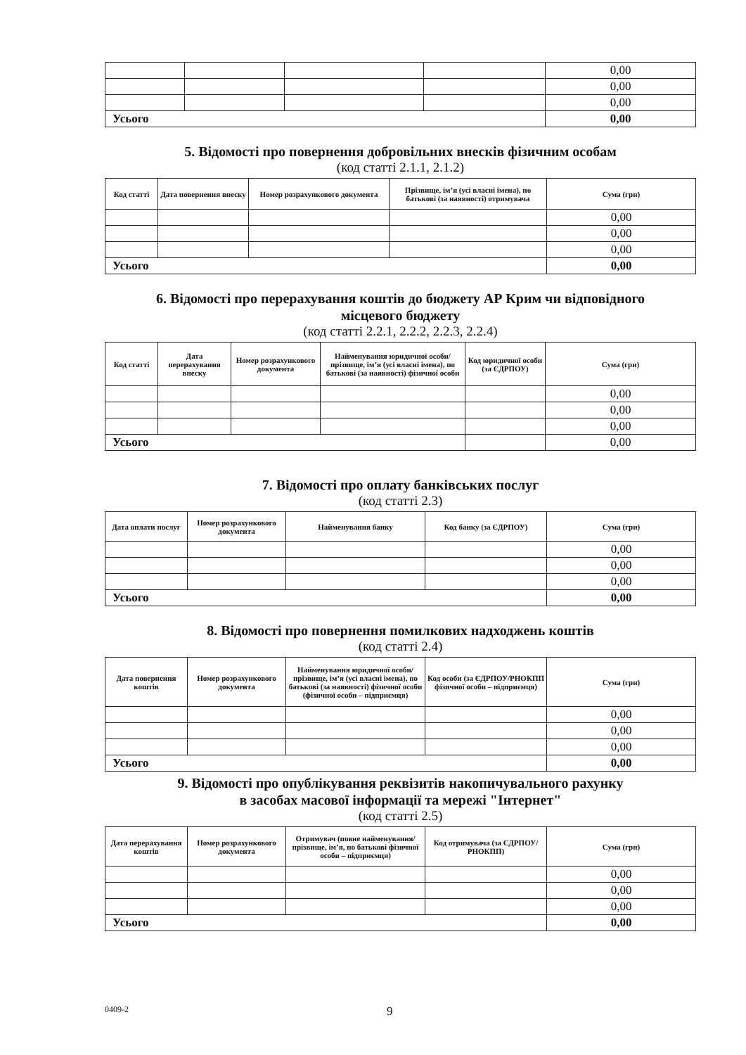| | | | | 0,00 |
| | | | | 0,00 |
| | | | | 0,00 |
| Усього | | | | 0,00 |
5. Відомості про повернення добровільних внесків фізичним особам
(код статті 2.1.1, 2.1.2)
| Код статті | Дата повернення внеску | Номер розрахункового документа | Прізвище, ім’я (усі власні імена), по батькові (за наявності) отримувача | Сума (грн) |
| --- | --- | --- | --- | --- |
| | | | | 0,00 |
| | | | | 0,00 |
| | | | | 0,00 |
| Усього | | | | 0,00 |
6. Відомості про перерахування коштів до бюджету АР Крим чи відповідного
місцевого бюджету
(код статті 2.2.1, 2.2.2, 2.2.3, 2.2.4)
| Код статті | Дата перерахування внеску | Номер розрахункового документа | Найменування юридичної особи/ прізвище, ім’я (усі власні імена), по батькові (за наявності) фізичної особи | Код юридичної особи (за ЄДРПОУ) | Сума (грн) |
| --- | --- | --- | --- | --- | --- |
| | | | | | 0,00 |
| | | | | | 0,00 |
| | | | | | 0,00 |
| Усього | | | | | 0,00 |
7. Відомості про оплату банківських послуг
(код статті 2.3)
| Дата оплати послуг | Номер розрахункового документа | Найменування банку | Код банку (за ЄДРПОУ) | Сума (грн) |
| --- | --- | --- | --- | --- |
| | | | | 0,00 |
| | | | | 0,00 |
| | | | | 0,00 |
| Усього | | | | 0,00 |
8. Відомості про повернення помилкових надходжень коштів
(код статті 2.4)
| Дата повернення коштів | Номер розрахункового документа | Найменування юридичної особи/прізвище, ім’я (усі власні імена), по батькові (за наявності) фізичної особи (фізичної особи – підприємця) | Код особи (за ЄДРПОУ/РНОКПП фізичної особи – підприємця) | Сума (грн) |
| --- | --- | --- | --- | --- |
| | | | | 0,00 |
| | | | | 0,00 |
| | | | | 0,00 |
| Усього | | | | 0,00 |
9. Відомості про опублікування реквізитів накопичувального рахунку
в засобах масової інформації та мережі "Інтернет"
(код статті 2.5)
| Дата перерахування коштів | Номер розрахункового документа | Отримувач (повне найменування/ прізвище, ім’я, по батькові фізичної особи – підприємця) | Код отримувача (за ЄДРПОУ/РНОКПП) | Сума (грн) |
| --- | --- | --- | --- | --- |
| | | | | 0,00 |
| | | | | 0,00 |
| | | | | 0,00 |
| Усього | | | | 0,00 |
0409-2 9